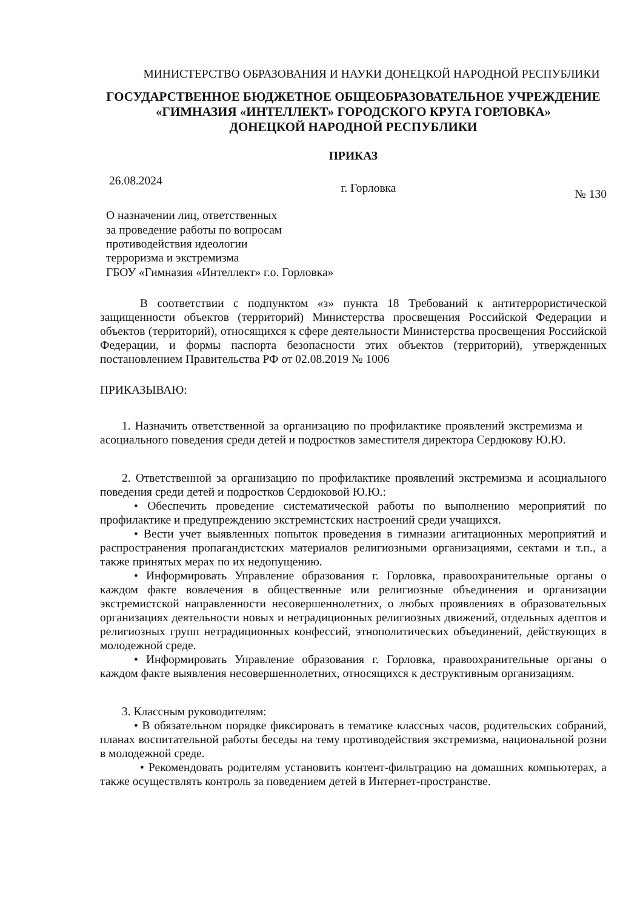МИНИСТЕРСТВО ОБРАЗОВАНИЯ И НАУКИ ДОНЕЦКОЙ НАРОДНОЙ РЕСПУБЛИКИ
ГОСУДАРСТВЕННОЕ БЮДЖЕТНОЕ ОБЩЕОБРАЗОВАТЕЛЬНОЕ УЧРЕЖДЕНИЕ
«ГИМНАЗИЯ «ИНТЕЛЛЕКТ» ГОРОДСКОГО КРУГА ГОРЛОВКА»
ДОНЕЦКОЙ НАРОДНОЙ РЕСПУБЛИКИ
ПРИКАЗ
26.08.2024 г. Горловка № 130
О назначении лиц, ответственных
за проведение работы по вопросам
противодействия идеологии
терроризма и экстремизма
ГБОУ «Гимназия «Интеллект» г.о. Горловка»
В соответствии с подпунктом «з» пункта 18 Требований к антитеррористической защищенности объектов (территорий) Министерства просвещения Российской Федерации и объектов (территорий), относящихся к сфере деятельности Министерства просвещения Российской Федерации, и формы паспорта безопасности этих объектов (территорий), утвержденных постановлением Правительства РФ от 02.08.2019 № 1006
ПРИКАЗЫВАЮ:
1. Назначить ответственной за организацию по профилактике проявлений экстремизма и асоциального поведения среди детей и подростков заместителя директора Сердюкову Ю.Ю.
2. Ответственной за организацию по профилактике проявлений экстремизма и асоциального поведения среди детей и подростков Сердюковой Ю.Ю.:
• Обеспечить проведение систематической работы по выполнению мероприятий по профилактике и предупреждению экстремистских настроений среди учащихся.
• Вести учет выявленных попыток проведения в гимназии агитационных мероприятий и распространения пропагандистских материалов религиозными организациями, сектами и т.п., а также принятых мерах по их недопущению.
• Информировать Управление образования г. Горловка, правоохранительные органы о каждом факте вовлечения в общественные или религиозные объединения и организации экстремистской направленности несовершеннолетних, о любых проявлениях в образовательных организациях деятельности новых и нетрадиционных религиозных движений, отдельных адептов и религиозных групп нетрадиционных конфессий, этнополитических объединений, действующих в молодежной среде.
• Информировать Управление образования г. Горловка, правоохранительные органы о каждом факте выявления несовершеннолетних, относящихся к деструктивным организациям.
3. Классным руководителям:
• В обязательном порядке фиксировать в тематике классных часов, родительских собраний, планах воспитательной работы беседы на тему противодействия экстремизма, национальной розни в молодежной среде.
• Рекомендовать родителям установить контент-фильтрацию на домашних компьютерах, а также осуществлять контроль за поведением детей в Интернет-пространстве.